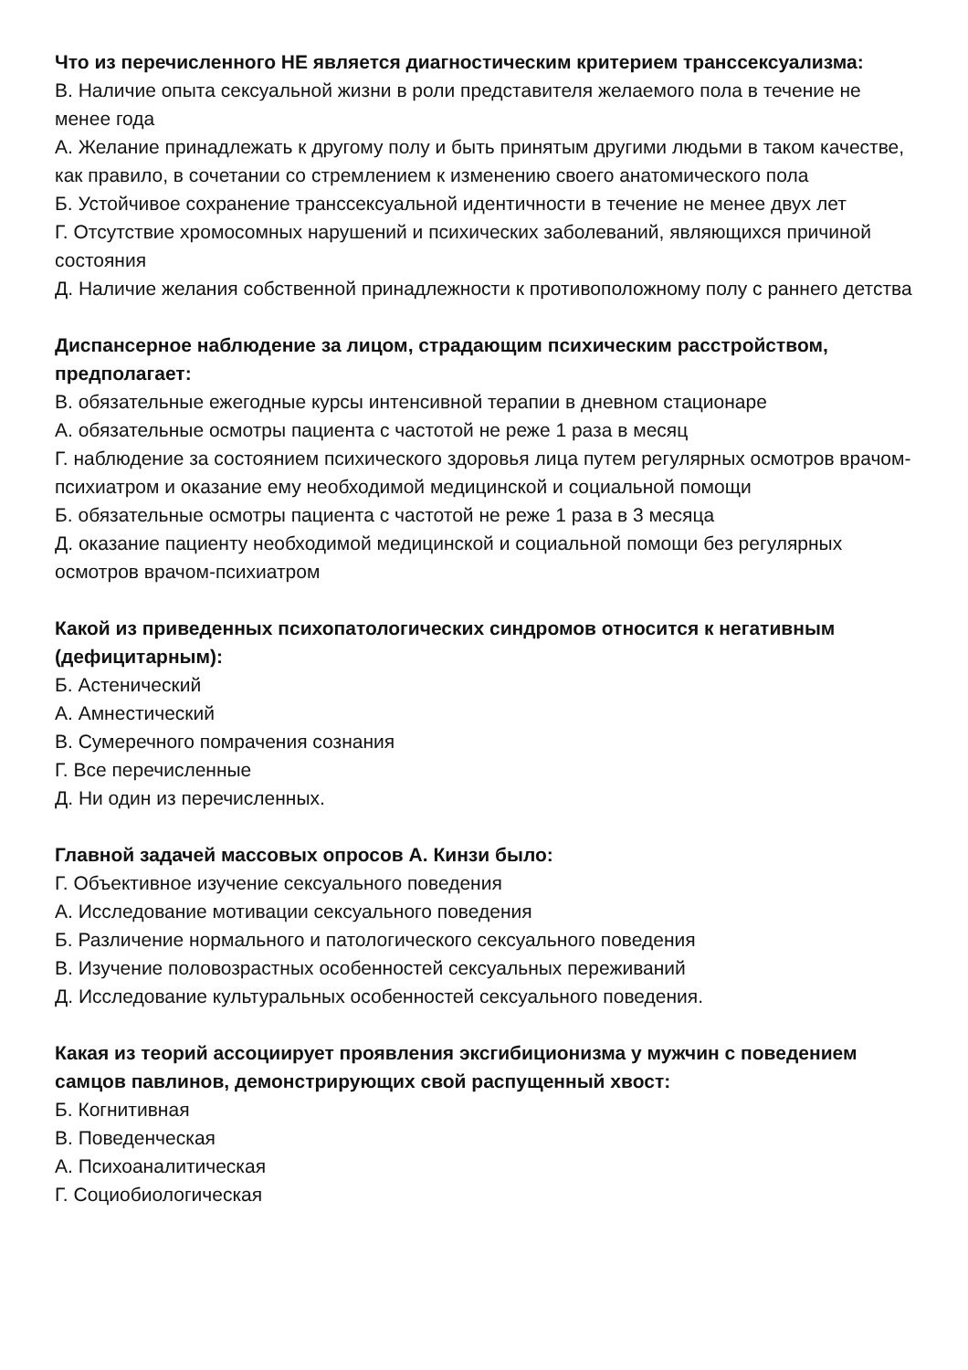Что из перечисленного НЕ является диагностическим критерием транссексуализма:
В. Наличие опыта сексуальной жизни в роли представителя желаемого пола в течение не менее года
А. Желание принадлежать к другому полу и быть принятым другими людьми в таком качестве, как правило, в сочетании со стремлением к изменению своего анатомического пола
Б. Устойчивое сохранение транссексуальной идентичности в течение не менее двух лет
Г. Отсутствие хромосомных нарушений и психических заболеваний, являющихся причиной состояния
Д. Наличие желания собственной принадлежности к противоположному полу с раннего детства
Диспансерное наблюдение за лицом, страдающим психическим расстройством, предполагает:
В. обязательные ежегодные курсы интенсивной терапии в дневном стационаре
А. обязательные осмотры пациента с частотой не реже 1 раза в месяц
Г. наблюдение за состоянием психического здоровья лица путем регулярных осмотров врачом-психиатром и оказание ему необходимой медицинской и социальной помощи
Б. обязательные осмотры пациента с частотой не реже 1 раза в 3 месяца
Д. оказание пациенту необходимой медицинской и социальной помощи без регулярных осмотров врачом-психиатром
Какой из приведенных психопатологических синдромов относится к негативным (дефицитарным):
Б. Астенический
А. Амнестический
В. Сумеречного помрачения сознания
Г. Все перечисленные
Д. Ни один из перечисленных.
Главной задачей массовых опросов А. Кинзи было:
Г. Объективное изучение сексуального поведения
А. Исследование мотивации сексуального поведения
Б. Различение нормального и патологического сексуального поведения
В. Изучение половозрастных особенностей сексуальных переживаний
Д. Исследование культуральных особенностей сексуального поведения.
Какая из теорий ассоциирует проявления эксгибиционизма у мужчин с поведением самцов павлинов, демонстрирующих свой распущенный хвост:
Б. Когнитивная
В. Поведенческая
А. Психоаналитическая
Г. Социобиологическая